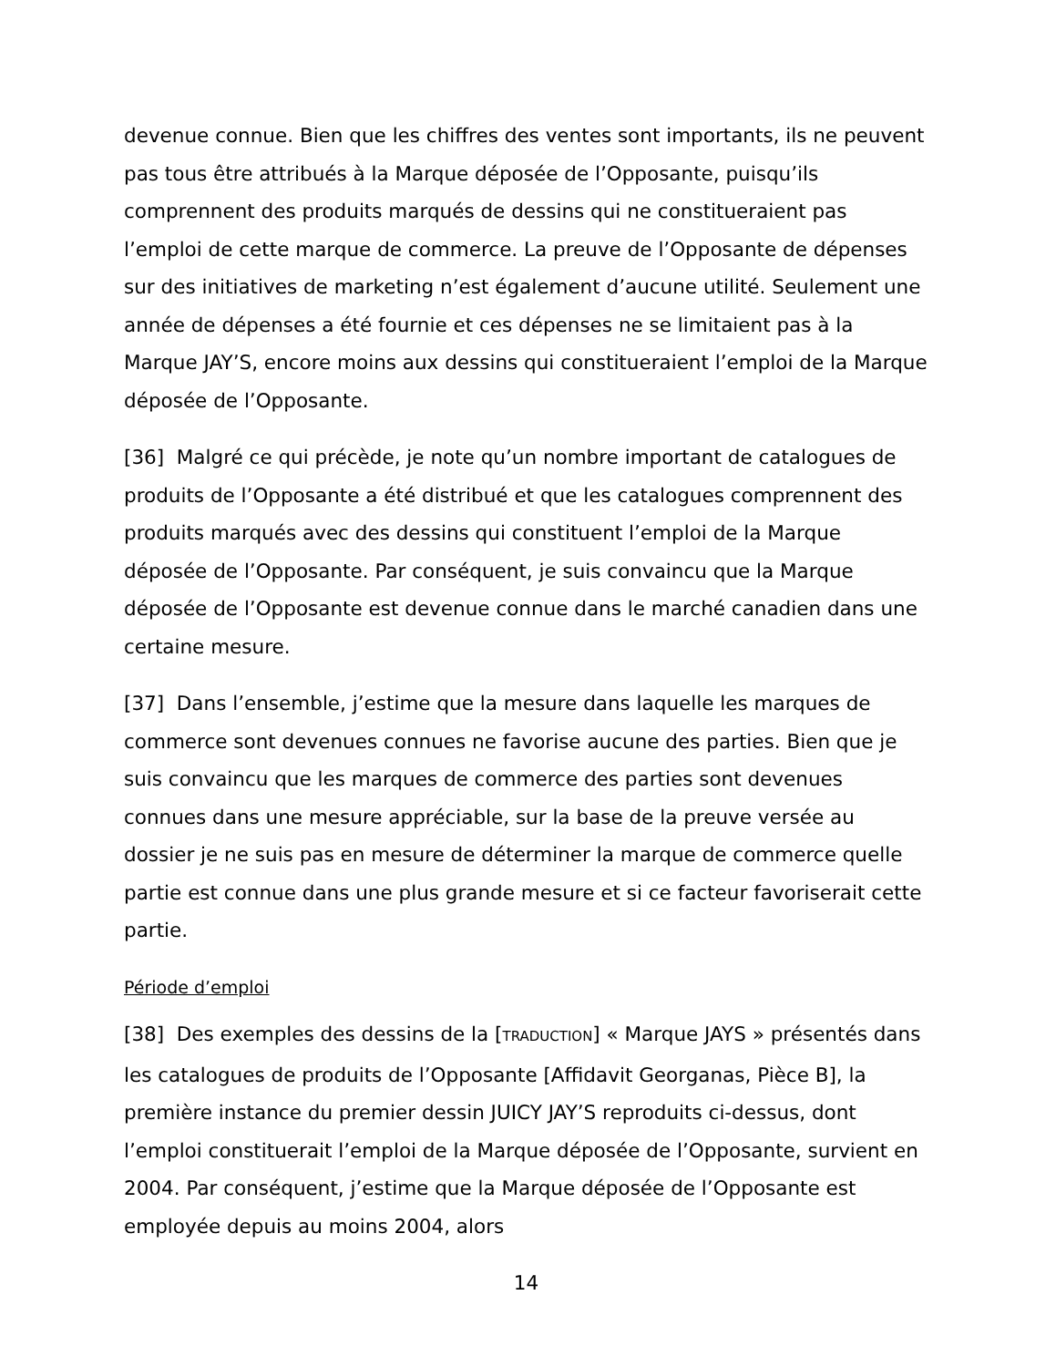devenue connue. Bien que les chiffres des ventes sont importants, ils ne peuvent pas tous être attribués à la Marque déposée de l’Opposante, puisqu’ils comprennent des produits marqués de dessins qui ne constitueraient pas l’emploi de cette marque de commerce. La preuve de l’Opposante de dépenses sur des initiatives de marketing n’est également d’aucune utilité. Seulement une année de dépenses a été fournie et ces dépenses ne se limitaient pas à la Marque JAY’S, encore moins aux dessins qui constitueraient l’emploi de la Marque déposée de l’Opposante.
[36] Malgré ce qui précède, je note qu’un nombre important de catalogues de produits de l’Opposante a été distribué et que les catalogues comprennent des produits marqués avec des dessins qui constituent l’emploi de la Marque déposée de l’Opposante. Par conséquent, je suis convaincu que la Marque déposée de l’Opposante est devenue connue dans le marché canadien dans une certaine mesure.
[37] Dans l’ensemble, j’estime que la mesure dans laquelle les marques de commerce sont devenues connues ne favorise aucune des parties. Bien que je suis convaincu que les marques de commerce des parties sont devenues connues dans une mesure appréciable, sur la base de la preuve versée au dossier je ne suis pas en mesure de déterminer la marque de commerce quelle partie est connue dans une plus grande mesure et si ce facteur favoriserait cette partie.
Période d’emploi
[38] Des exemples des dessins de la [TRADUCTION] « Marque JAYS » présentés dans les catalogues de produits de l’Opposante [Affidavit Georganas, Pièce B], la première instance du premier dessin JUICY JAY’S reproduits ci-dessus, dont l’emploi constituerait l’emploi de la Marque déposée de l’Opposante, survient en 2004. Par conséquent, j’estime que la Marque déposée de l’Opposante est employée depuis au moins 2004, alors
14